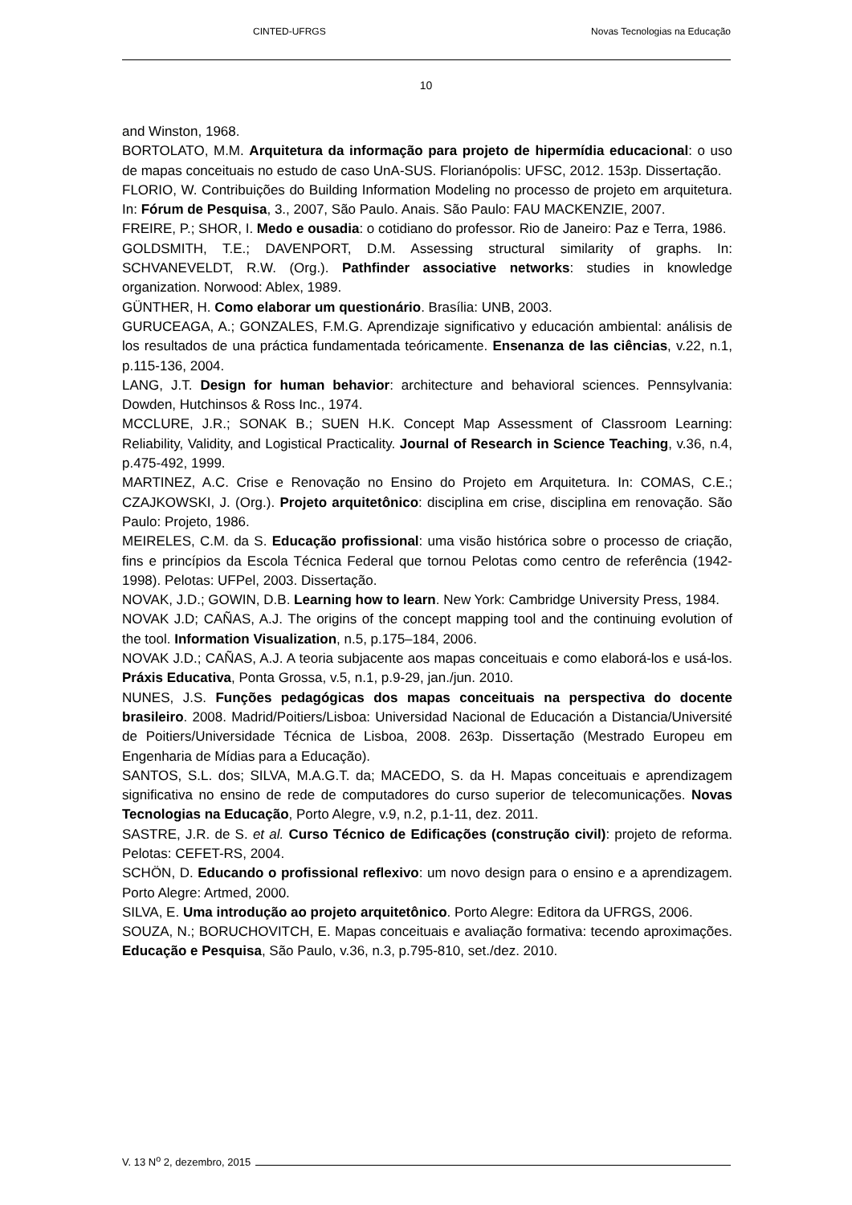CINTED-UFRGS Novas Tecnologias na Educação
10
and Winston, 1968.
BORTOLATO, M.M. Arquitetura da informação para projeto de hipermídia educacional: o uso de mapas conceituais no estudo de caso UnA-SUS. Florianópolis: UFSC, 2012. 153p. Dissertação.
FLORIO, W. Contribuições do Building Information Modeling no processo de projeto em arquitetura. In: Fórum de Pesquisa, 3., 2007, São Paulo. Anais. São Paulo: FAU MACKENZIE, 2007.
FREIRE, P.; SHOR, I. Medo e ousadia: o cotidiano do professor. Rio de Janeiro: Paz e Terra, 1986.
GOLDSMITH, T.E.; DAVENPORT, D.M. Assessing structural similarity of graphs. In: SCHVANEVELDT, R.W. (Org.). Pathfinder associative networks: studies in knowledge organization. Norwood: Ablex, 1989.
GÜNTHER, H. Como elaborar um questionário. Brasília: UNB, 2003.
GURUCEAGA, A.; GONZALES, F.M.G. Aprendizaje significativo y educación ambiental: análisis de los resultados de una práctica fundamentada teóricamente. Ensenanza de las ciências, v.22, n.1, p.115-136, 2004.
LANG, J.T. Design for human behavior: architecture and behavioral sciences. Pennsylvania: Dowden, Hutchinsos & Ross Inc., 1974.
MCCLURE, J.R.; SONAK B.; SUEN H.K. Concept Map Assessment of Classroom Learning: Reliability, Validity, and Logistical Practicality. Journal of Research in Science Teaching, v.36, n.4, p.475-492, 1999.
MARTINEZ, A.C. Crise e Renovação no Ensino do Projeto em Arquitetura. In: COMAS, C.E.; CZAJKOWSKI, J. (Org.). Projeto arquitetônico: disciplina em crise, disciplina em renovação. São Paulo: Projeto, 1986.
MEIRELES, C.M. da S. Educação profissional: uma visão histórica sobre o processo de criação, fins e princípios da Escola Técnica Federal que tornou Pelotas como centro de referência (1942-1998). Pelotas: UFPel, 2003. Dissertação.
NOVAK, J.D.; GOWIN, D.B. Learning how to learn. New York: Cambridge University Press, 1984.
NOVAK J.D; CAÑAS, A.J. The origins of the concept mapping tool and the continuing evolution of the tool. Information Visualization, n.5, p.175–184, 2006.
NOVAK J.D.; CAÑAS, A.J. A teoria subjacente aos mapas conceituais e como elaborá-los e usá-los. Práxis Educativa, Ponta Grossa, v.5, n.1, p.9-29, jan./jun. 2010.
NUNES, J.S. Funções pedagógicas dos mapas conceituais na perspectiva do docente brasileiro. 2008. Madrid/Poitiers/Lisboa: Universidad Nacional de Educación a Distancia/Université de Poitiers/Universidade Técnica de Lisboa, 2008. 263p. Dissertação (Mestrado Europeu em Engenharia de Mídias para a Educação).
SANTOS, S.L. dos; SILVA, M.A.G.T. da; MACEDO, S. da H. Mapas conceituais e aprendizagem significativa no ensino de rede de computadores do curso superior de telecomunicações. Novas Tecnologias na Educação, Porto Alegre, v.9, n.2, p.1-11, dez. 2011.
SASTRE, J.R. de S. et al. Curso Técnico de Edificações (construção civil): projeto de reforma. Pelotas: CEFET-RS, 2004.
SCHÖN, D. Educando o profissional reflexivo: um novo design para o ensino e a aprendizagem. Porto Alegre: Artmed, 2000.
SILVA, E. Uma introdução ao projeto arquitetônico. Porto Alegre: Editora da UFRGS, 2006.
SOUZA, N.; BORUCHOVITCH, E. Mapas conceituais e avaliação formativa: tecendo aproximações. Educação e Pesquisa, São Paulo, v.36, n.3, p.795-810, set./dez. 2010.
V. 13 N<sup>o</sup> 2, dezembro, 2015